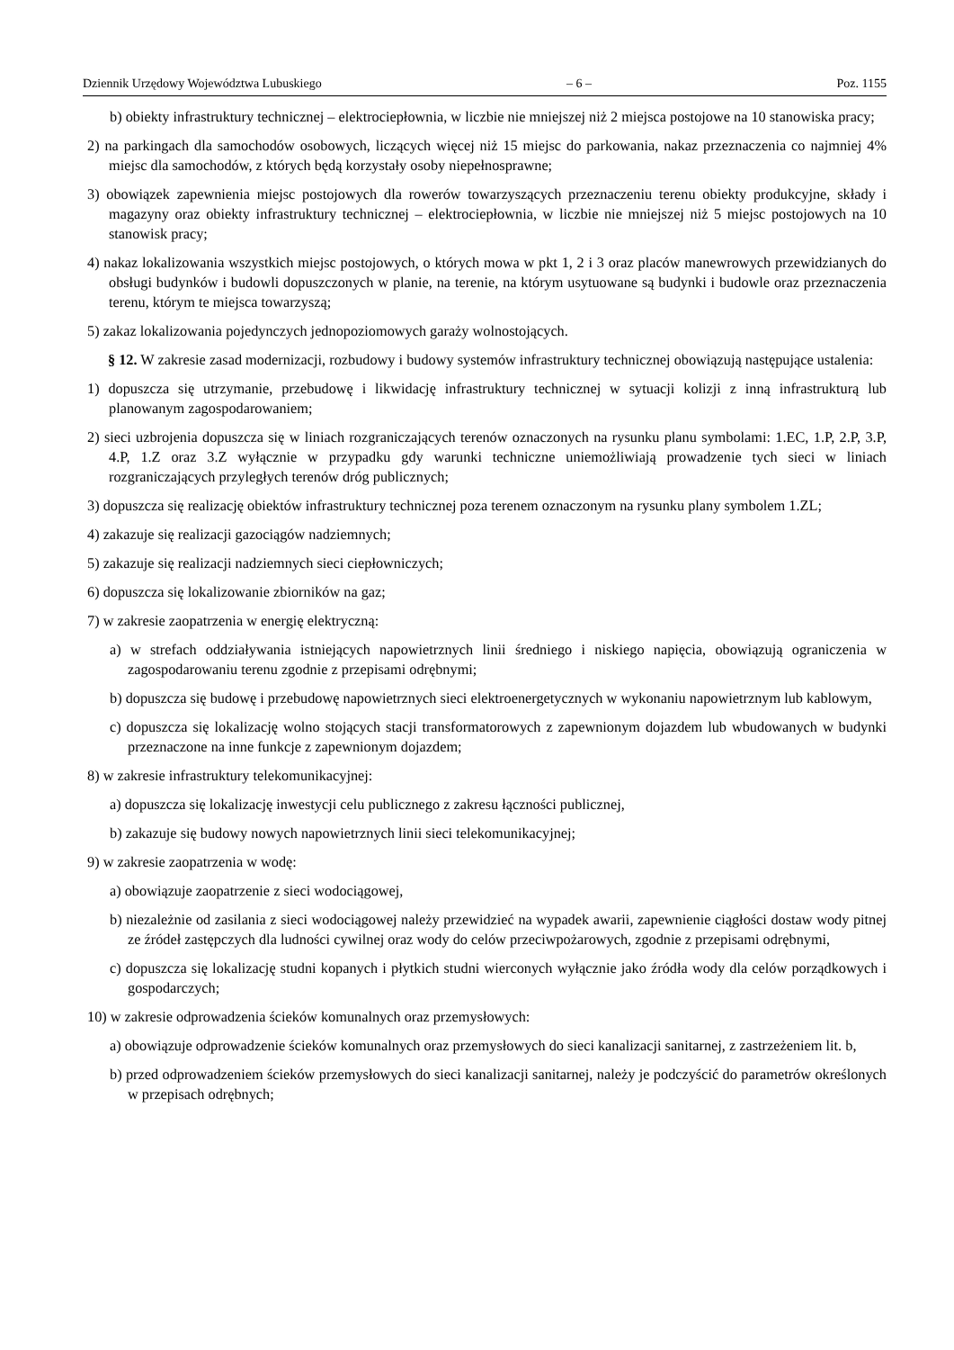Dziennik Urzędowy Województwa Lubuskiego – 6 – Poz. 1155
b) obiekty infrastruktury technicznej – elektrociepłownia, w liczbie nie mniejszej niż 2 miejsca postojowe na 10 stanowiska pracy;
2) na parkingach dla samochodów osobowych, liczących więcej niż 15 miejsc do parkowania, nakaz przeznaczenia co najmniej 4% miejsc dla samochodów, z których będą korzystały osoby niepełnosprawne;
3) obowiązek zapewnienia miejsc postojowych dla rowerów towarzyszących przeznaczeniu terenu obiekty produkcyjne, składy i magazyny oraz obiekty infrastruktury technicznej – elektrociepłownia, w liczbie nie mniejszej niż 5 miejsc postojowych na 10 stanowisk pracy;
4) nakaz lokalizowania wszystkich miejsc postojowych, o których mowa w pkt 1, 2 i 3 oraz placów manewrowych przewidzianych do obsługi budynków i budowli dopuszczonych w planie, na terenie, na którym usytuowane są budynki i budowle oraz przeznaczenia terenu, którym te miejsca towarzyszą;
5) zakaz lokalizowania pojedynczych jednopoziomowych garaży wolnostojących.
§ 12. W zakresie zasad modernizacji, rozbudowy i budowy systemów infrastruktury technicznej obowiązują następujące ustalenia:
1) dopuszcza się utrzymanie, przebudowę i likwidację infrastruktury technicznej w sytuacji kolizji z inną infrastrukturą lub planowanym zagospodarowaniem;
2) sieci uzbrojenia dopuszcza się w liniach rozgraniczających terenów oznaczonych na rysunku planu symbolami: 1.EC, 1.P, 2.P, 3.P, 4.P, 1.Z oraz 3.Z wyłącznie w przypadku gdy warunki techniczne uniemożliwiają prowadzenie tych sieci w liniach rozgraniczających przyległych terenów dróg publicznych;
3) dopuszcza się realizację obiektów infrastruktury technicznej poza terenem oznaczonym na rysunku plany symbolem 1.ZL;
4) zakazuje się realizacji gazociągów nadziemnych;
5) zakazuje się realizacji nadziemnych sieci ciepłowniczych;
6) dopuszcza się lokalizowanie zbiorników na gaz;
7) w zakresie zaopatrzenia w energię elektryczną:
a) w strefach oddziaływania istniejących napowietrznych linii średniego i niskiego napięcia, obowiązują ograniczenia w zagospodarowaniu terenu zgodnie z przepisami odrębnymi;
b) dopuszcza się budowę i przebudowę napowietrznych sieci elektroenergetycznych w wykonaniu napowietrznym lub kablowym,
c) dopuszcza się lokalizację wolno stojących stacji transformatorowych z zapewnionym dojazdem lub wbudowanych w budynki przeznaczone na inne funkcje z zapewnionym dojazdem;
8) w zakresie infrastruktury telekomunikacyjnej:
a) dopuszcza się lokalizację inwestycji celu publicznego z zakresu łączności publicznej,
b) zakazuje się budowy nowych napowietrznych linii sieci telekomunikacyjnej;
9) w zakresie zaopatrzenia w wodę:
a) obowiązuje zaopatrzenie z sieci wodociągowej,
b) niezależnie od zasilania z sieci wodociągowej należy przewidzieć na wypadek awarii, zapewnienie ciągłości dostaw wody pitnej ze źródeł zastępczych dla ludności cywilnej oraz wody do celów przeciwpożarowych, zgodnie z przepisami odrębnymi,
c) dopuszcza się lokalizację studni kopanych i płytkich studni wierconych wyłącznie jako źródła wody dla celów porządkowych i gospodarczych;
10) w zakresie odprowadzenia ścieków komunalnych oraz przemysłowych:
a) obowiązuje odprowadzenie ścieków komunalnych oraz przemysłowych do sieci kanalizacji sanitarnej, z zastrzeżeniem lit. b,
b) przed odprowadzeniem ścieków przemysłowych do sieci kanalizacji sanitarnej, należy je podczyścić do parametrów określonych w przepisach odrębnych;